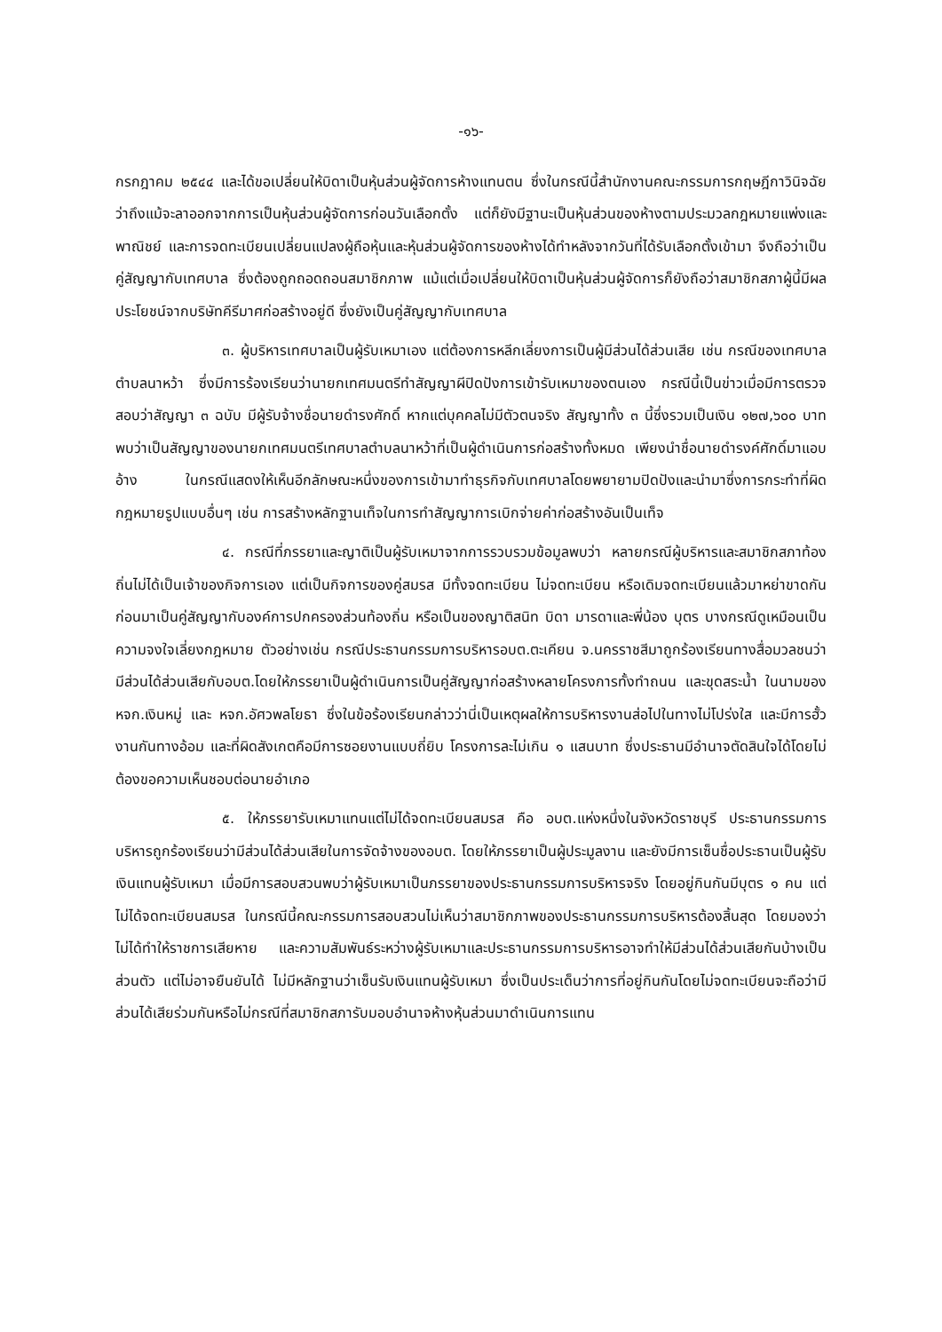-๑๖-
กรกฎาคม ๒๕๔๔ และได้ขอเปลี่ยนให้บิดาเป็นหุ้นส่วนผู้จัดการห้างแทนตน ซึ่งในกรณีนี้สำนักงานคณะกรรมการกฤษฎีกาวินิจฉัยว่าถึงแม้จะลาออกจากการเป็นหุ้นส่วนผู้จัดการก่อนวันเลือกตั้ง แต่ก็ยังมีฐานะเป็นหุ้นส่วนของห้างตามประมวลกฎหมายแพ่งและพาณิชย์ และการจดทะเบียนเปลี่ยนแปลงผู้ถือหุ้นและหุ้นส่วนผู้จัดการของห้างได้ทำหลังจากวันที่ได้รับเลือกตั้งเข้ามา จึงถือว่าเป็นคู่สัญญากับเทศบาล ซึ่งต้องถูกถอดถอนสมาชิกภาพ แม้แต่เมื่อเปลี่ยนให้บิดาเป็นหุ้นส่วนผู้จัดการก็ยังถือว่าสมาชิกสภาผู้นี้มีผลประโยชน์จากบริษัทคีรีมาศก่อสร้างอยู่ดี ซึ่งยังเป็นคู่สัญญากับเทศบาล
๓. ผู้บริหารเทศบาลเป็นผู้รับเหมาเอง แต่ต้องการหลีกเลี่ยงการเป็นผู้มีส่วนได้ส่วนเสีย เช่น กรณีของเทศบาลตำบลนาหว้า ซึ่งมีการร้องเรียนว่านายกเทศมนตรีทำสัญญาผีปิดปังการเข้ารับเหมาของตนเอง กรณีนี้เป็นข่าวเมื่อมีการตรวจสอบว่าสัญญา ๓ ฉบับ มีผู้รับจ้างชื่อนายดำรงศักดิ์ หากแต่บุคคลไม่มีตัวตนจริง สัญญาทั้ง ๓ นี้ซึ่งรวมเป็นเงิน ๑๒๗,๖๐๐ บาทพบว่าเป็นสัญญาของนายกเทศมนตรีเทศบาลตำบลนาหว้าที่เป็นผู้ดำเนินการก่อสร้างทั้งหมด เพียงนำชื่อนายดำรงค์ศักดิ์มาแอบอ้าง ในกรณีแสดงให้เห็นอีกลักษณะหนึ่งของการเข้ามาทำธุรกิจกับเทศบาลโดยพยายามปิดปังและนำมาซึ่งการกระทำที่ผิดกฎหมายรูปแบบอื่นๆ เช่น การสร้างหลักฐานเท็จในการทำสัญญาการเบิกจ่ายค่าก่อสร้างอันเป็นเท็จ
๔. กรณีที่ภรรยาและญาติเป็นผู้รับเหมาจากการรวบรวมข้อมูลพบว่า หลายกรณีผู้บริหารและสมาชิกสภาท้องถิ่นไม่ได้เป็นเจ้าของกิจการเอง แต่เป็นกิจการของคู่สมรส มีทั้งจดทะเบียน ไม่จดทะเบียน หรือเดิมจดทะเบียนแล้วมาหย่าขาดกันก่อนมาเป็นคู่สัญญากับองค์การปกครองส่วนท้องถิ่น หรือเป็นของญาติสนิท บิดา มารดาและพี่น้อง บุตร บางกรณีดูเหมือนเป็นความจงใจเลี่ยงกฎหมาย ตัวอย่างเช่น กรณีประธานกรรมการบริหารอบต.ตะเคียน จ.นครราชสีมาถูกร้องเรียนทางสื่อมวลชนว่ามีส่วนได้ส่วนเสียกับอบต.โดยให้ภรรยาเป็นผู้ดำเนินการเป็นคู่สัญญาก่อสร้างหลายโครงการทั้งทำถนน และขุดสระน้ำ ในนามของ หจก.เงินหมู่ และ หจก.อัศวพลโยธา ซึ่งในข้อร้องเรียนกล่าวว่านี่เป็นเหตุผลให้การบริหารงานส่อไปในทางไม่โปร่งใส และมีการฮั้วงานกันทางอ้อม และที่ผิดสังเกตคือมีการซอยงานแบบถี่ยิบ โครงการละไม่เกิน ๑ แสนบาท ซึ่งประธานมีอำนาจตัดสินใจได้โดยไม่ต้องขอความเห็นชอบต่อนายอำเภอ
๕. ให้ภรรยารับเหมาแทนแต่ไม่ได้จดทะเบียนสมรส คือ อบต.แห่งหนึ่งในจังหวัดราชบุรี ประธานกรรมการบริหารถูกร้องเรียนว่ามีส่วนได้ส่วนเสียในการจัดจ้างของอบต. โดยให้ภรรยาเป็นผู้ประมูลงาน และยังมีการเซ็นชื่อประธานเป็นผู้รับเงินแทนผู้รับเหมา เมื่อมีการสอบสวนพบว่าผู้รับเหมาเป็นภรรยาของประธานกรรมการบริหารจริง โดยอยู่กินกันมีบุตร ๑ คน แต่ไม่ได้จดทะเบียนสมรส ในกรณีนี้คณะกรรมการสอบสวนไม่เห็นว่าสมาชิกภาพของประธานกรรมการบริหารต้องสิ้นสุด โดยมองว่าไม่ได้ทำให้ราชการเสียหาย และความสัมพันธ์ระหว่างผู้รับเหมาและประธานกรรมการบริหารอาจทำให้มีส่วนได้ส่วนเสียกันบ้างเป็นส่วนตัว แต่ไม่อาจยืนยันได้ ไม่มีหลักฐานว่าเซ็นรับเงินแทนผู้รับเหมา ซึ่งเป็นประเด็นว่าการที่อยู่กินกันโดยไม่จดทะเบียนจะถือว่ามีส่วนได้เสียร่วมกันหรือไม่กรณีที่สมาชิกสภารับมอบอำนาจห้างหุ้นส่วนมาดำเนินการแทน